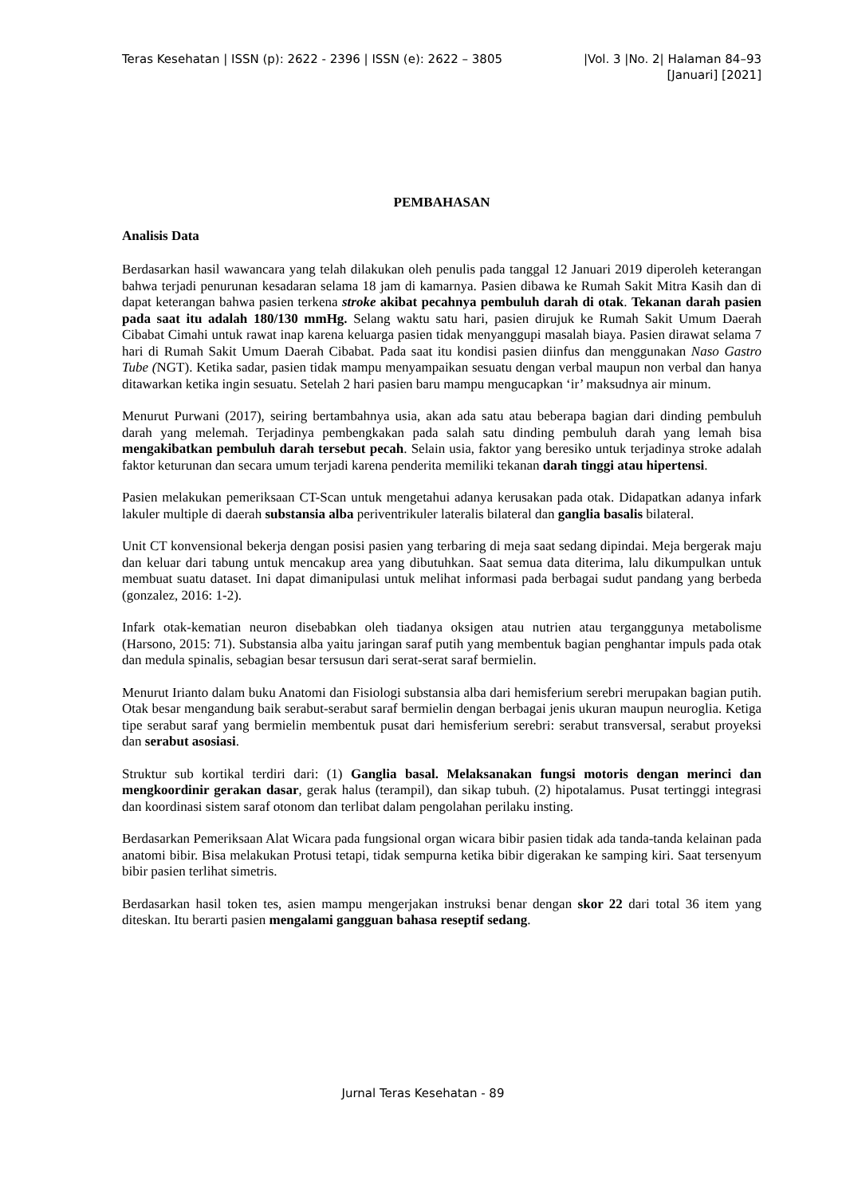Teras Kesehatan | ISSN (p): 2622 - 2396 | ISSN (e): 2622 – 3805 |Vol. 3 |No. 2| Halaman 84–93
[Januari] [2021]
PEMBAHASAN
Analisis Data
Berdasarkan hasil wawancara yang telah dilakukan oleh penulis pada tanggal 12 Januari 2019 diperoleh keterangan bahwa terjadi penurunan kesadaran selama 18 jam di kamarnya. Pasien dibawa ke Rumah Sakit Mitra Kasih dan di dapat keterangan bahwa pasien terkena stroke akibat pecahnya pembuluh darah di otak. Tekanan darah pasien pada saat itu adalah 180/130 mmHg. Selang waktu satu hari, pasien dirujuk ke Rumah Sakit Umum Daerah Cibabat Cimahi untuk rawat inap karena keluarga pasien tidak menyanggupi masalah biaya. Pasien dirawat selama 7 hari di Rumah Sakit Umum Daerah Cibabat. Pada saat itu kondisi pasien diinfus dan menggunakan Naso Gastro Tube (NGT). Ketika sadar, pasien tidak mampu menyampaikan sesuatu dengan verbal maupun non verbal dan hanya ditawarkan ketika ingin sesuatu. Setelah 2 hari pasien baru mampu mengucapkan ‘ir’ maksudnya air minum.
Menurut Purwani (2017), seiring bertambahnya usia, akan ada satu atau beberapa bagian dari dinding pembuluh darah yang melemah. Terjadinya pembengkakan pada salah satu dinding pembuluh darah yang lemah bisa mengakibatkan pembuluh darah tersebut pecah. Selain usia, faktor yang beresiko untuk terjadinya stroke adalah faktor keturunan dan secara umum terjadi karena penderita memiliki tekanan darah tinggi atau hipertensi.
Pasien melakukan pemeriksaan CT-Scan untuk mengetahui adanya kerusakan pada otak. Didapatkan adanya infark lakuler multiple di daerah substansia alba periventrikuler lateralis bilateral dan ganglia basalis bilateral.
Unit CT konvensional bekerja dengan posisi pasien yang terbaring di meja saat sedang dipindai. Meja bergerak maju dan keluar dari tabung untuk mencakup area yang dibutuhkan. Saat semua data diterima, lalu dikumpulkan untuk membuat suatu dataset. Ini dapat dimanipulasi untuk melihat informasi pada berbagai sudut pandang yang berbeda (gonzalez, 2016: 1-2).
Infark otak-kematian neuron disebabkan oleh tiadanya oksigen atau nutrien atau terganggunya metabolisme (Harsono, 2015: 71). Substansia alba yaitu jaringan saraf putih yang membentuk bagian penghantar impuls pada otak dan medula spinalis, sebagian besar tersusun dari serat-serat saraf bermielin.
Menurut Irianto dalam buku Anatomi dan Fisiologi substansia alba dari hemisferium serebri merupakan bagian putih. Otak besar mengandung baik serabut-serabut saraf bermielin dengan berbagai jenis ukuran maupun neuroglia. Ketiga tipe serabut saraf yang bermielin membentuk pusat dari hemisferium serebri: serabut transversal, serabut proyeksi dan serabut asosiasi.
Struktur sub kortikal terdiri dari: (1) Ganglia basal. Melaksanakan fungsi motoris dengan merinci dan mengkoordinir gerakan dasar, gerak halus (terampil), dan sikap tubuh. (2) hipotalamus. Pusat tertinggi integrasi dan koordinasi sistem saraf otonom dan terlibat dalam pengolahan perilaku insting.
Berdasarkan Pemeriksaan Alat Wicara pada fungsional organ wicara bibir pasien tidak ada tanda-tanda kelainan pada anatomi bibir. Bisa melakukan Protusi tetapi, tidak sempurna ketika bibir digerakan ke samping kiri. Saat tersenyum bibir pasien terlihat simetris.
Berdasarkan hasil token tes, asien mampu mengerjakan instruksi benar dengan skor 22 dari total 36 item yang diteskan. Itu berarti pasien mengalami gangguan bahasa reseptif sedang.
Jurnal Teras Kesehatan - 89